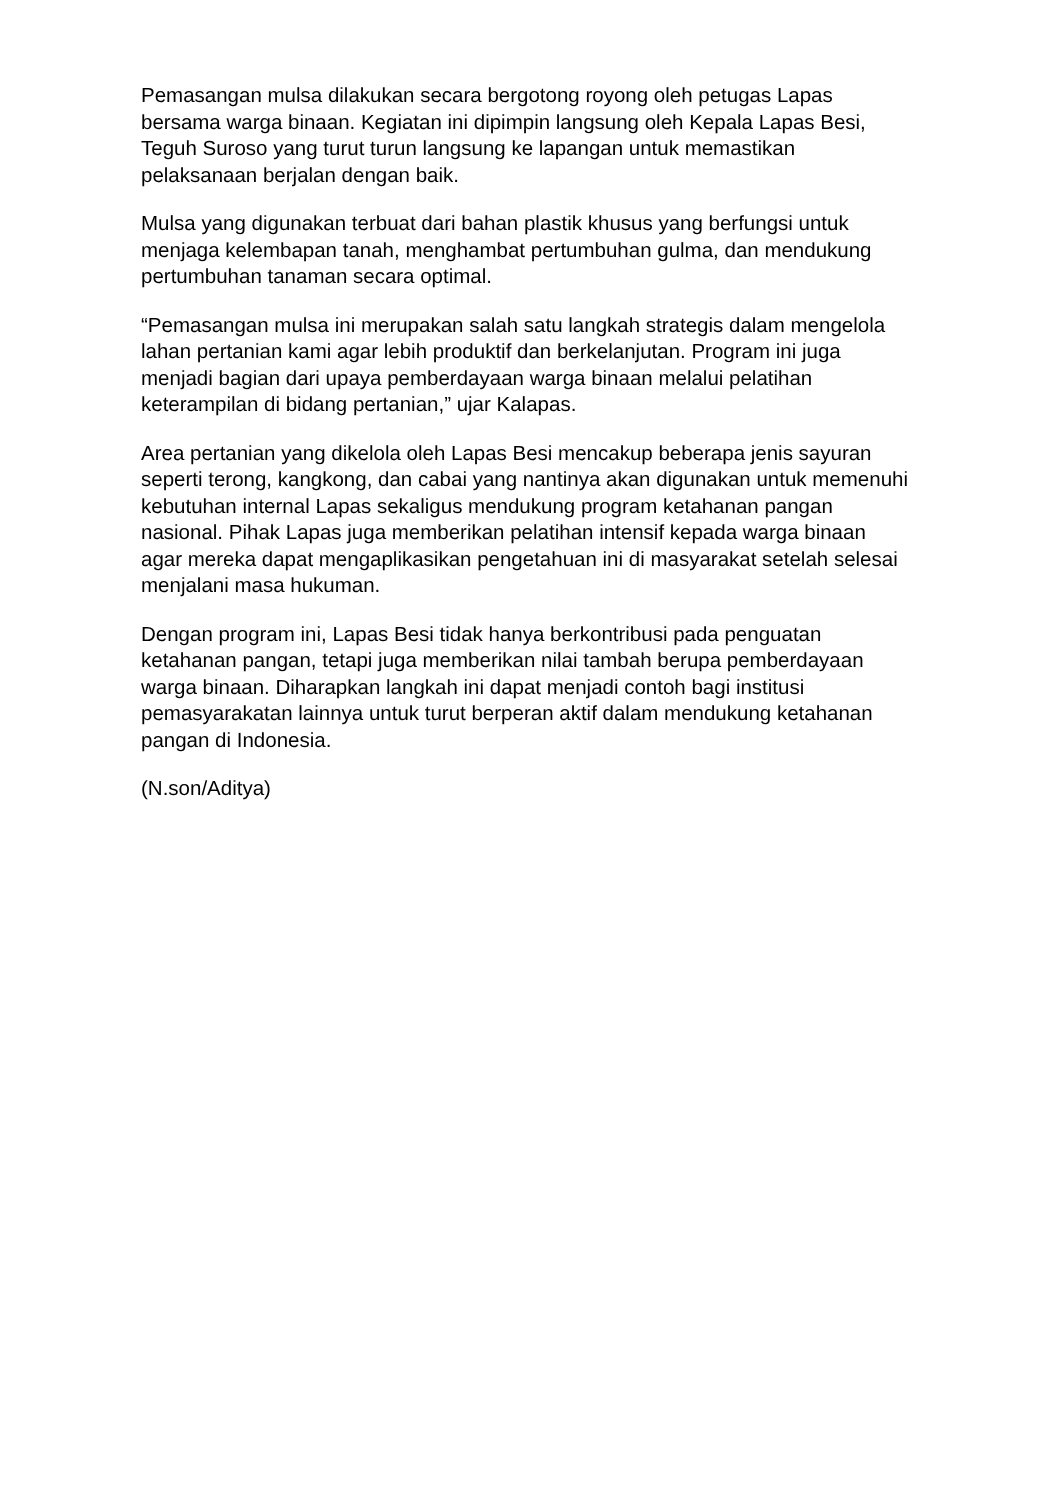Pemasangan mulsa dilakukan secara bergotong royong oleh petugas Lapas bersama warga binaan. Kegiatan ini dipimpin langsung oleh Kepala Lapas Besi, Teguh Suroso yang turut turun langsung ke lapangan untuk memastikan pelaksanaan berjalan dengan baik.
Mulsa yang digunakan terbuat dari bahan plastik khusus yang berfungsi untuk menjaga kelembapan tanah, menghambat pertumbuhan gulma, dan mendukung pertumbuhan tanaman secara optimal.
“Pemasangan mulsa ini merupakan salah satu langkah strategis dalam mengelola lahan pertanian kami agar lebih produktif dan berkelanjutan. Program ini juga menjadi bagian dari upaya pemberdayaan warga binaan melalui pelatihan keterampilan di bidang pertanian,” ujar Kalapas.
Area pertanian yang dikelola oleh Lapas Besi mencakup beberapa jenis sayuran seperti terong, kangkong, dan cabai yang nantinya akan digunakan untuk memenuhi kebutuhan internal Lapas sekaligus mendukung program ketahanan pangan nasional. Pihak Lapas juga memberikan pelatihan intensif kepada warga binaan agar mereka dapat mengaplikasikan pengetahuan ini di masyarakat setelah selesai menjalani masa hukuman.
Dengan program ini, Lapas Besi tidak hanya berkontribusi pada penguatan ketahanan pangan, tetapi juga memberikan nilai tambah berupa pemberdayaan warga binaan. Diharapkan langkah ini dapat menjadi contoh bagi institusi pemasyarakatan lainnya untuk turut berperan aktif dalam mendukung ketahanan pangan di Indonesia.
(N.son/Aditya)